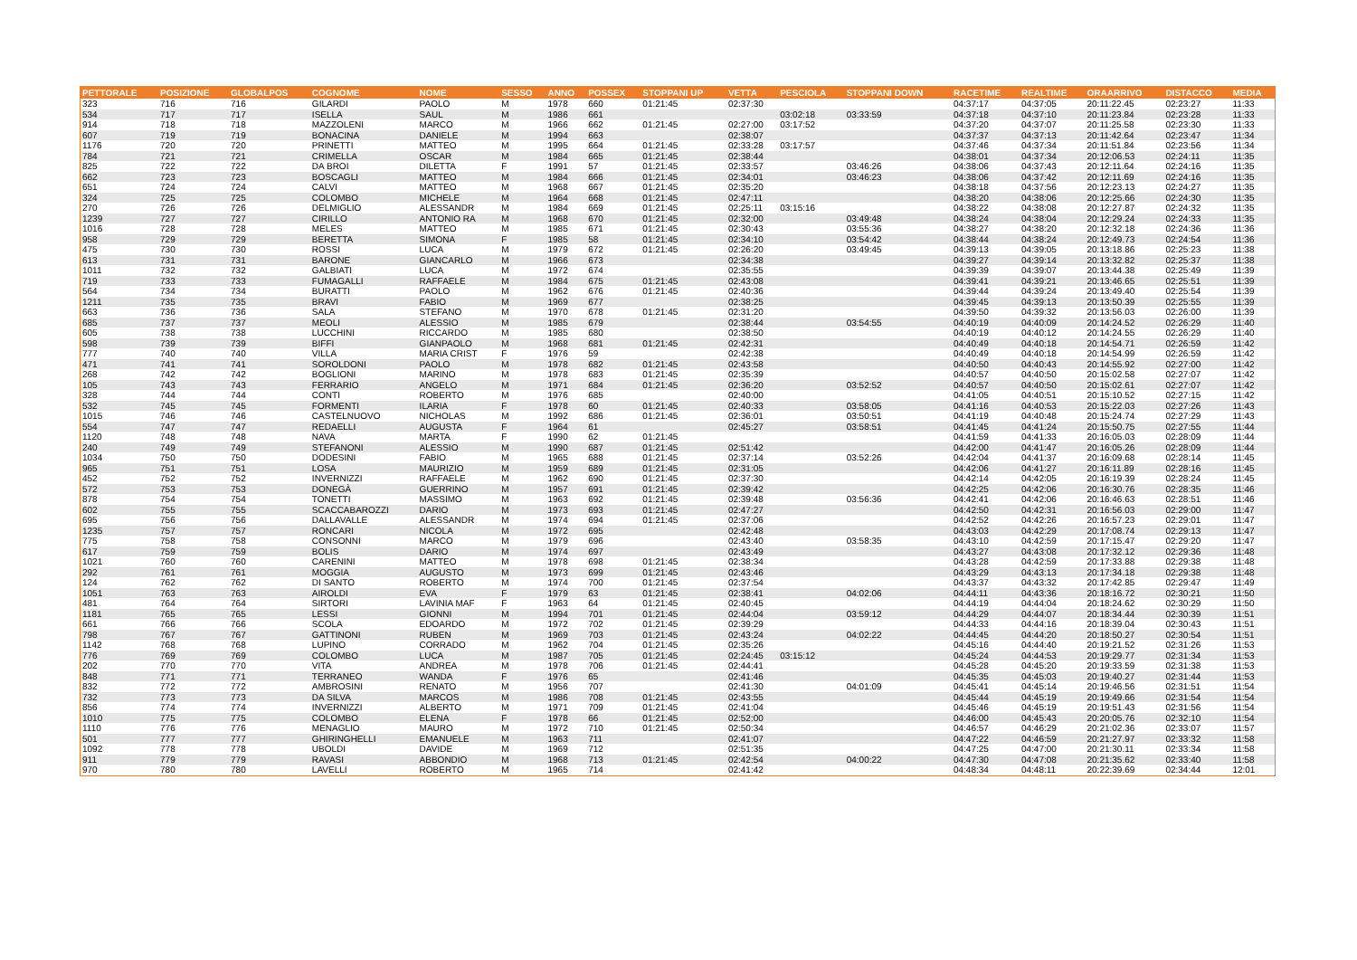| PETTORALE | POSIZIONE | GLOBALPOS | COGNOME | NOME | SESSO | ANNO | POSSEX | STOPPANI UP | VETTA | PESCIOLA | STOPPANI DOWN | RACETIME | REALTIME | ORAARRIVO | DISTACCO | MEDIA |
| --- | --- | --- | --- | --- | --- | --- | --- | --- | --- | --- | --- | --- | --- | --- | --- | --- |
| 323 | 716 | 716 | GILARDI | PAOLO | M | 1978 | 660 | 01:21:45 | 02:37:30 | | | 04:37:17 | 04:37:05 | 20:11:22.45 | 02:23:27 | 11:33 |
| 534 | 717 | 717 | ISELLA | SAUL | M | 1986 | 661 | | | 03:02:18 | 03:33:59 | 04:37:18 | 04:37:10 | 20:11:23.84 | 02:23:28 | 11:33 |
| 914 | 718 | 718 | MAZZOLENI | MARCO | M | 1966 | 662 | 01:21:45 | 02:27:00 | 03:17:52 | | 04:37:20 | 04:37:07 | 20:11:25.58 | 02:23:30 | 11:33 |
| 607 | 719 | 719 | BONACINA | DANIELE | M | 1994 | 663 | | 02:38:07 | | | 04:37:37 | 04:37:13 | 20:11:42.64 | 02:23:47 | 11:34 |
| 1176 | 720 | 720 | PRINETTI | MATTEO | M | 1995 | 664 | 01:21:45 | 02:33:28 | 03:17:57 | | 04:37:46 | 04:37:34 | 20:11:51.84 | 02:23:56 | 11:34 |
| 784 | 721 | 721 | CRIMELLA | OSCAR | M | 1984 | 665 | 01:21:45 | 02:38:44 | | | 04:38:01 | 04:37:34 | 20:12:06.53 | 02:24:11 | 11:35 |
| 825 | 722 | 722 | DA BROI | DILETTA | F | 1991 | 57 | 01:21:45 | 02:33:57 | | 03:46:26 | 04:38:06 | 04:37:43 | 20:12:11.64 | 02:24:16 | 11:35 |
| 662 | 723 | 723 | BOSCAGLI | MATTEO | M | 1984 | 666 | 01:21:45 | 02:34:01 | | 03:46:23 | 04:38:06 | 04:37:42 | 20:12:11.69 | 02:24:16 | 11:35 |
| 651 | 724 | 724 | CALVI | MATTEO | M | 1968 | 667 | 01:21:45 | 02:35:20 | | | 04:38:18 | 04:37:56 | 20:12:23.13 | 02:24:27 | 11:35 |
| 324 | 725 | 725 | COLOMBO | MICHELE | M | 1964 | 668 | 01:21:45 | 02:47:11 | | | 04:38:20 | 04:38:06 | 20:12:25.66 | 02:24:30 | 11:35 |
| 270 | 726 | 726 | DELMIGLIO | ALESSANDR | M | 1984 | 669 | 01:21:45 | 02:25:11 | 03:15:16 | | 04:38:22 | 04:38:08 | 20:12:27.87 | 02:24:32 | 11:35 |
| 1239 | 727 | 727 | CIRILLO | ANTONIO RA | M | 1968 | 670 | 01:21:45 | 02:32:00 | | 03:49:48 | 04:38:24 | 04:38:04 | 20:12:29.24 | 02:24:33 | 11:35 |
| 1016 | 728 | 728 | MELES | MATTEO | M | 1985 | 671 | 01:21:45 | 02:30:43 | | 03:55:36 | 04:38:27 | 04:38:20 | 20:12:32.18 | 02:24:36 | 11:36 |
| 958 | 729 | 729 | BERETTA | SIMONA | F | 1985 | 58 | 01:21:45 | 02:34:10 | | 03:54:42 | 04:38:44 | 04:38:24 | 20:12:49.73 | 02:24:54 | 11:36 |
| 475 | 730 | 730 | ROSSI | LUCA | M | 1979 | 672 | 01:21:45 | 02:26:20 | | 03:49:45 | 04:39:13 | 04:39:05 | 20:13:18.86 | 02:25:23 | 11:38 |
| 613 | 731 | 731 | BARONE | GIANCARLO | M | 1966 | 673 | | 02:34:38 | | | 04:39:27 | 04:39:14 | 20:13:32.82 | 02:25:37 | 11:38 |
| 1011 | 732 | 732 | GALBIATI | LUCA | M | 1972 | 674 | | 02:35:55 | | | 04:39:39 | 04:39:07 | 20:13:44.38 | 02:25:49 | 11:39 |
| 719 | 733 | 733 | FUMAGALLI | RAFFAELE | M | 1984 | 675 | 01:21:45 | 02:43:08 | | | 04:39:41 | 04:39:21 | 20:13:46.65 | 02:25:51 | 11:39 |
| 564 | 734 | 734 | BURATTI | PAOLO | M | 1962 | 676 | 01:21:45 | 02:40:36 | | | 04:39:44 | 04:39:24 | 20:13:49.40 | 02:25:54 | 11:39 |
| 1211 | 735 | 735 | BRAVI | FABIO | M | 1969 | 677 | | 02:38:25 | | | 04:39:45 | 04:39:13 | 20:13:50.39 | 02:25:55 | 11:39 |
| 663 | 736 | 736 | SALA | STEFANO | M | 1970 | 678 | 01:21:45 | 02:31:20 | | | 04:39:50 | 04:39:32 | 20:13:56.03 | 02:26:00 | 11:39 |
| 685 | 737 | 737 | MEOLI | ALESSIO | M | 1985 | 679 | | 02:38:44 | | 03:54:55 | 04:40:19 | 04:40:09 | 20:14:24.52 | 02:26:29 | 11:40 |
| 605 | 738 | 738 | LUCCHINI | RICCARDO | M | 1985 | 680 | | 02:38:50 | | | 04:40:19 | 04:40:12 | 20:14:24.55 | 02:26:29 | 11:40 |
| 598 | 739 | 739 | BIFFI | GIANPAOLO | M | 1968 | 681 | 01:21:45 | 02:42:31 | | | 04:40:49 | 04:40:18 | 20:14:54.71 | 02:26:59 | 11:42 |
| 777 | 740 | 740 | VILLA | MARIA CRIST | F | 1976 | 59 | | 02:42:38 | | | 04:40:49 | 04:40:18 | 20:14:54.99 | 02:26:59 | 11:42 |
| 471 | 741 | 741 | SOROLDONI | PAOLO | M | 1978 | 682 | 01:21:45 | 02:43:58 | | | 04:40:50 | 04:40:43 | 20:14:55.92 | 02:27:00 | 11:42 |
| 268 | 742 | 742 | BOGLIONI | MARINO | M | 1978 | 683 | 01:21:45 | 02:35:39 | | | 04:40:57 | 04:40:50 | 20:15:02.58 | 02:27:07 | 11:42 |
| 105 | 743 | 743 | FERRARIO | ANGELO | M | 1971 | 684 | 01:21:45 | 02:36:20 | | 03:52:52 | 04:40:57 | 04:40:50 | 20:15:02.61 | 02:27:07 | 11:42 |
| 328 | 744 | 744 | CONTI | ROBERTO | M | 1976 | 685 | | 02:40:00 | | | 04:41:05 | 04:40:51 | 20:15:10.52 | 02:27:15 | 11:42 |
| 532 | 745 | 745 | FORMENTI | ILARIA | F | 1978 | 60 | 01:21:45 | 02:40:33 | | 03:58:05 | 04:41:16 | 04:40:53 | 20:15:22.03 | 02:27:26 | 11:43 |
| 1015 | 746 | 746 | CASTELNUOVO | NICHOLAS | M | 1992 | 686 | 01:21:45 | 02:36:01 | | 03:50:51 | 04:41:19 | 04:40:48 | 20:15:24.74 | 02:27:29 | 11:43 |
| 554 | 747 | 747 | REDAELLI | AUGUSTA | F | 1964 | 61 | | 02:45:27 | | 03:58:51 | 04:41:45 | 04:41:24 | 20:15:50.75 | 02:27:55 | 11:44 |
| 1120 | 748 | 748 | NAVA | MARTA | F | 1990 | 62 | 01:21:45 | | | | 04:41:59 | 04:41:33 | 20:16:05.03 | 02:28:09 | 11:44 |
| 240 | 749 | 749 | STEFANONI | ALESSIO | M | 1990 | 687 | 01:21:45 | 02:51:42 | | | 04:42:00 | 04:41:47 | 20:16:05.26 | 02:28:09 | 11:44 |
| 1034 | 750 | 750 | DODESINI | FABIO | M | 1965 | 688 | 01:21:45 | 02:37:14 | | 03:52:26 | 04:42:04 | 04:41:37 | 20:16:09.68 | 02:28:14 | 11:45 |
| 965 | 751 | 751 | LOSA | MAURIZIO | M | 1959 | 689 | 01:21:45 | 02:31:05 | | | 04:42:06 | 04:41:27 | 20:16:11.89 | 02:28:16 | 11:45 |
| 452 | 752 | 752 | INVERNIZZI | RAFFAELE | M | 1962 | 690 | 01:21:45 | 02:37:30 | | | 04:42:14 | 04:42:05 | 20:16:19.39 | 02:28:24 | 11:45 |
| 572 | 753 | 753 | DONEGÀ | GUERRINO | M | 1957 | 691 | 01:21:45 | 02:39:42 | | | 04:42:25 | 04:42:06 | 20:16:30.76 | 02:28:35 | 11:46 |
| 878 | 754 | 754 | TONETTI | MASSIMO | M | 1963 | 692 | 01:21:45 | 02:39:48 | | 03:56:36 | 04:42:41 | 04:42:06 | 20:16:46.63 | 02:28:51 | 11:46 |
| 602 | 755 | 755 | SCACCABAROZZI | DARIO | M | 1973 | 693 | 01:21:45 | 02:47:27 | | | 04:42:50 | 04:42:31 | 20:16:56.03 | 02:29:00 | 11:47 |
| 695 | 756 | 756 | DALLAVALLE | ALESSANDR | M | 1974 | 694 | 01:21:45 | 02:37:06 | | | 04:42:52 | 04:42:26 | 20:16:57.23 | 02:29:01 | 11:47 |
| 1235 | 757 | 757 | RONCARI | NICOLA | M | 1972 | 695 | | 02:42:48 | | | 04:43:03 | 04:42:29 | 20:17:08.74 | 02:29:13 | 11:47 |
| 775 | 758 | 758 | CONSONNI | MARCO | M | 1979 | 696 | | 02:43:40 | | 03:58:35 | 04:43:10 | 04:42:59 | 20:17:15.47 | 02:29:20 | 11:47 |
| 617 | 759 | 759 | BOLIS | DARIO | M | 1974 | 697 | | 02:43:49 | | | 04:43:27 | 04:43:08 | 20:17:32.12 | 02:29:36 | 11:48 |
| 1021 | 760 | 760 | CARENINI | MATTEO | M | 1978 | 698 | 01:21:45 | 02:38:34 | | | 04:43:28 | 04:42:59 | 20:17:33.88 | 02:29:38 | 11:48 |
| 292 | 761 | 761 | MOGGIA | AUGUSTO | M | 1973 | 699 | 01:21:45 | 02:43:46 | | | 04:43:29 | 04:43:13 | 20:17:34.18 | 02:29:38 | 11:48 |
| 124 | 762 | 762 | DI SANTO | ROBERTO | M | 1974 | 700 | 01:21:45 | 02:37:54 | | | 04:43:37 | 04:43:32 | 20:17:42.85 | 02:29:47 | 11:49 |
| 1051 | 763 | 763 | AIROLDI | EVA | F | 1979 | 63 | 01:21:45 | 02:38:41 | | 04:02:06 | 04:44:11 | 04:43:36 | 20:18:16.72 | 02:30:21 | 11:50 |
| 481 | 764 | 764 | SIRTORI | LAVINIA MAF | F | 1963 | 64 | 01:21:45 | 02:40:45 | | | 04:44:19 | 04:44:04 | 20:18:24.62 | 02:30:29 | 11:50 |
| 1181 | 765 | 765 | LESSI | GIONNI | M | 1994 | 701 | 01:21:45 | 02:44:04 | | 03:59:12 | 04:44:29 | 04:44:07 | 20:18:34.44 | 02:30:39 | 11:51 |
| 661 | 766 | 766 | SCOLA | EDOARDO | M | 1972 | 702 | 01:21:45 | 02:39:29 | | | 04:44:33 | 04:44:16 | 20:18:39.04 | 02:30:43 | 11:51 |
| 798 | 767 | 767 | GATTINONI | RUBEN | M | 1969 | 703 | 01:21:45 | 02:43:24 | | 04:02:22 | 04:44:45 | 04:44:20 | 20:18:50.27 | 02:30:54 | 11:51 |
| 1142 | 768 | 768 | LUPINO | CORRADO | M | 1962 | 704 | 01:21:45 | 02:35:26 | | | 04:45:16 | 04:44:40 | 20:19:21.52 | 02:31:26 | 11:53 |
| 776 | 769 | 769 | COLOMBO | LUCA | M | 1987 | 705 | 01:21:45 | 02:24:45 | 03:15:12 | | 04:45:24 | 04:44:53 | 20:19:29.77 | 02:31:34 | 11:53 |
| 202 | 770 | 770 | VITA | ANDREA | M | 1978 | 706 | 01:21:45 | 02:44:41 | | | 04:45:28 | 04:45:20 | 20:19:33.59 | 02:31:38 | 11:53 |
| 848 | 771 | 771 | TERRANEO | WANDA | F | 1976 | 65 | | 02:41:46 | | | 04:45:35 | 04:45:03 | 20:19:40.27 | 02:31:44 | 11:53 |
| 832 | 772 | 772 | AMBROSINI | RENATO | M | 1956 | 707 | | 02:41:30 | | 04:01:09 | 04:45:41 | 04:45:14 | 20:19:46.56 | 02:31:51 | 11:54 |
| 732 | 773 | 773 | DA SILVA | MARCOS | M | 1986 | 708 | 01:21:45 | 02:43:55 | | | 04:45:44 | 04:45:19 | 20:19:49.66 | 02:31:54 | 11:54 |
| 856 | 774 | 774 | INVERNIZZI | ALBERTO | M | 1971 | 709 | 01:21:45 | 02:41:04 | | | 04:45:46 | 04:45:19 | 20:19:51.43 | 02:31:56 | 11:54 |
| 1010 | 775 | 775 | COLOMBO | ELENA | F | 1978 | 66 | 01:21:45 | 02:52:00 | | | 04:46:00 | 04:45:43 | 20:20:05.76 | 02:32:10 | 11:54 |
| 1110 | 776 | 776 | MENAGLIO | MAURO | M | 1972 | 710 | 01:21:45 | 02:50:34 | | | 04:46:57 | 04:46:29 | 20:21:02.36 | 02:33:07 | 11:57 |
| 501 | 777 | 777 | GHIRINGHELLI | EMANUELE | M | 1963 | 711 | | 02:41:07 | | | 04:47:22 | 04:46:59 | 20:21:27.97 | 02:33:32 | 11:58 |
| 1092 | 778 | 778 | UBOLDI | DAVIDE | M | 1969 | 712 | | 02:51:35 | | | 04:47:25 | 04:47:00 | 20:21:30.11 | 02:33:34 | 11:58 |
| 911 | 779 | 779 | RAVASI | ABBONDIO | M | 1968 | 713 | 01:21:45 | 02:42:54 | | 04:00:22 | 04:47:30 | 04:47:08 | 20:21:35.62 | 02:33:40 | 11:58 |
| 970 | 780 | 780 | LAVELLI | ROBERTO | M | 1965 | 714 | | 02:41:42 | | | 04:48:34 | 04:48:11 | 20:22:39.69 | 02:34:44 | 12:01 |